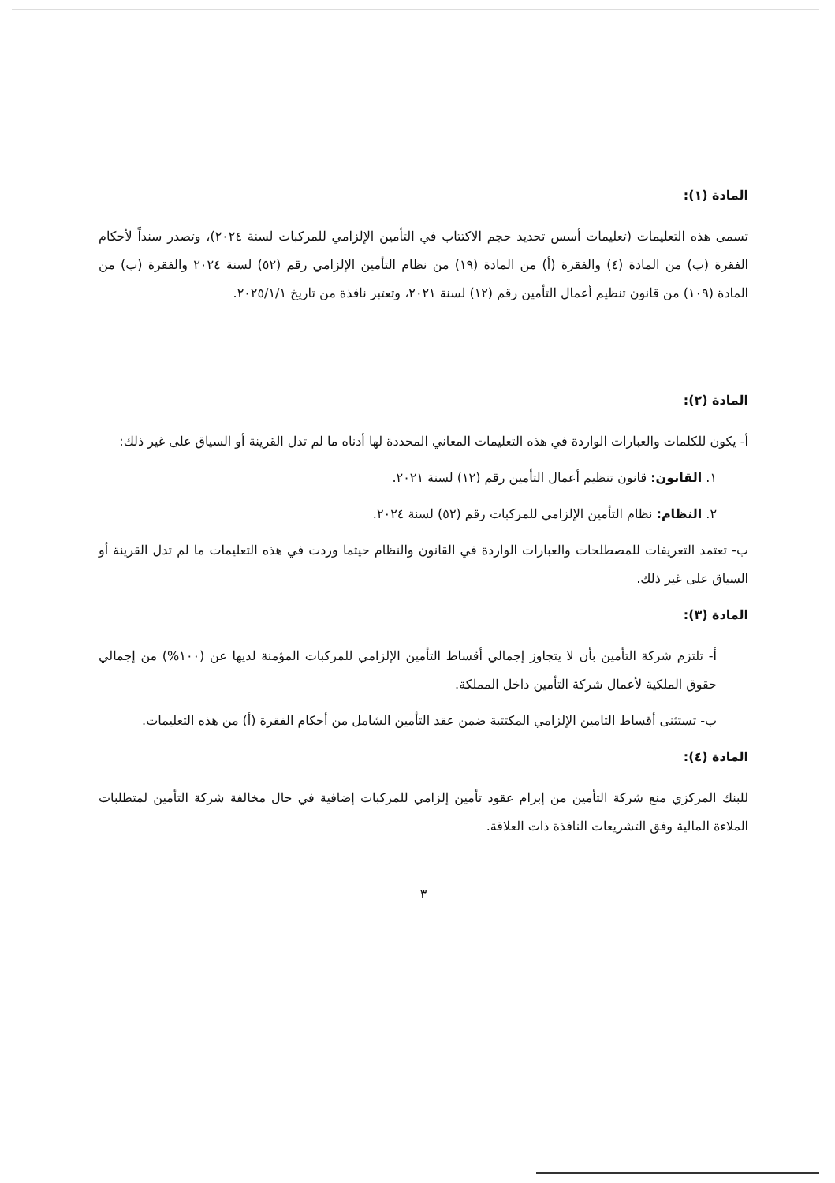المادة (١):
تسمى هذه التعليمات (تعليمات أسس تحديد حجم الاكتتاب في التأمين الإلزامي للمركبات لسنة ٢٠٢٤)، وتصدر سنداً لأحكام الفقرة (ب) من المادة (٤) والفقرة (أ) من المادة (١٩) من نظام التأمين الإلزامي رقم (٥٢) لسنة ٢٠٢٤ والفقرة (ب) من المادة (١٠٩) من قانون تنظيم أعمال التأمين رقم (١٢) لسنة ٢٠٢١، وتعتبر نافذة من تاريخ ٢٠٢٥/١/١.
المادة (٢):
أ- يكون للكلمات والعبارات الواردة في هذه التعليمات المعاني المحددة لها أدناه ما لم تدل القرينة أو السياق على غير ذلك:
١. القانون: قانون تنظيم أعمال التأمين رقم (١٢) لسنة ٢٠٢١.
٢. النظام: نظام التأمين الإلزامي للمركبات رقم (٥٢) لسنة ٢٠٢٤.
ب- تعتمد التعريفات للمصطلحات والعبارات الواردة في القانون والنظام حيثما وردت في هذه التعليمات ما لم تدل القرينة أو السياق على غير ذلك.
المادة (٣):
أ- تلتزم شركة التأمين بأن لا يتجاوز إجمالي أقساط التأمين الإلزامي للمركبات المؤمنة لديها عن (١٠٠%) من إجمالي حقوق الملكية لأعمال شركة التأمين داخل المملكة.
ب- تستثنى أقساط التامين الإلزامي المكتتبة ضمن عقد التأمين الشامل من أحكام الفقرة (أ) من هذه التعليمات.
المادة (٤):
للبنك المركزي منع شركة التأمين من إبرام عقود تأمين إلزامي للمركبات إضافية في حال مخالفة شركة التأمين لمتطلبات الملاءة المالية وفق التشريعات النافذة ذات العلاقة.
٣